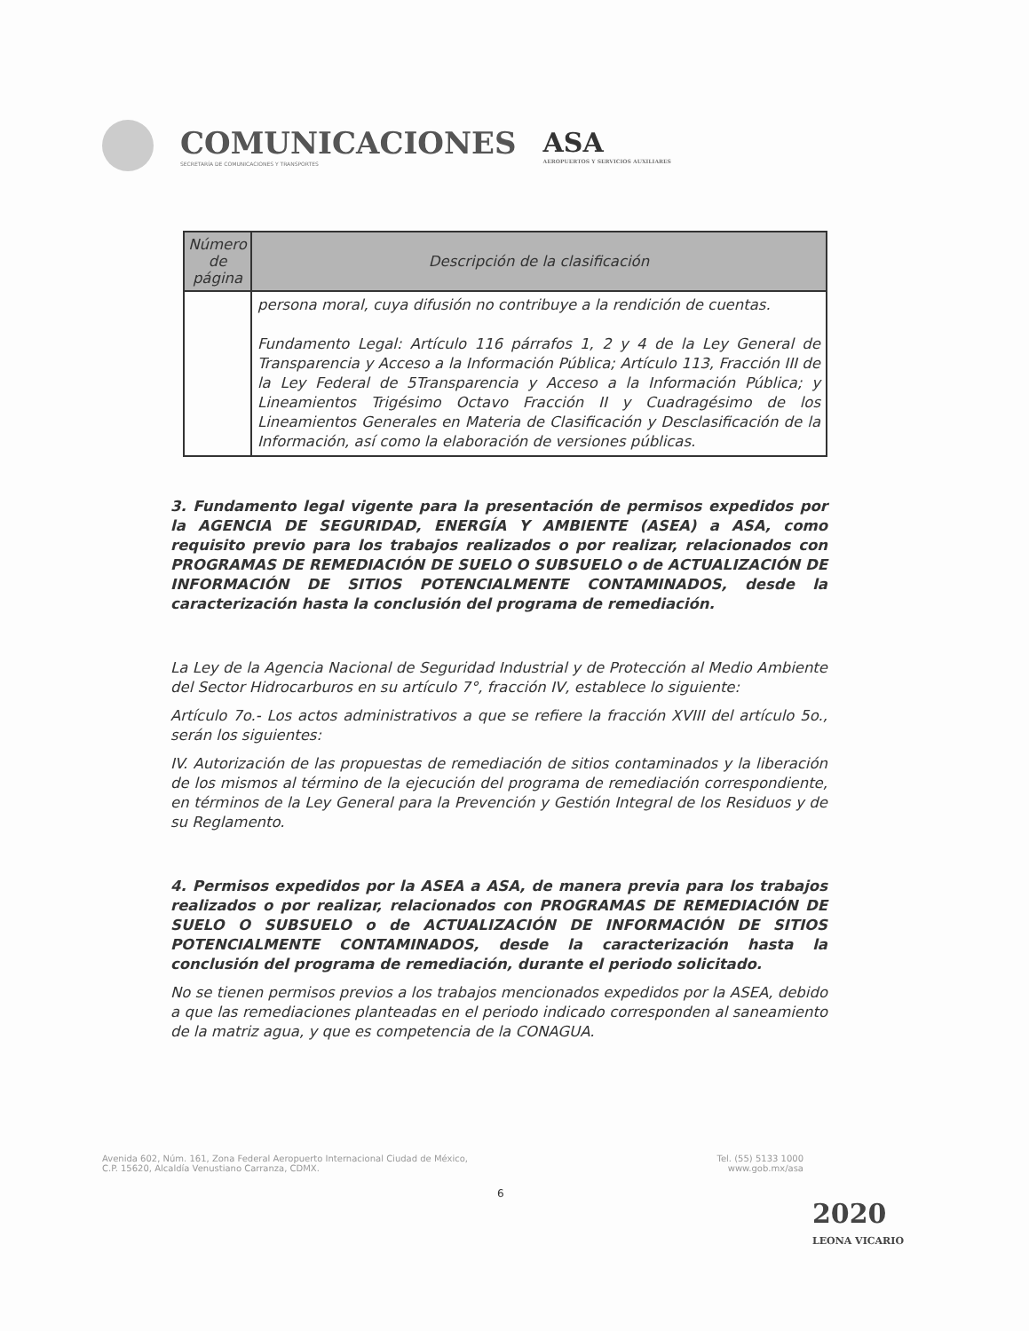COMUNICACIONES
SECRETARÍA DE COMUNICACIONES Y TRANSPORTES
ASA
AEROPUERTOS Y SERVICIOS AUXILIARES
| Número de página | Descripción de la clasificación |
| --- | --- |
| | persona moral, cuya difusión no contribuye a la rendición de cuentas. Fundamento Legal: Artículo 116 párrafos 1, 2 y 4 de la Ley General de Transparencia y Acceso a la Información Pública; Artículo 113, Fracción III de la Ley Federal de 5Transparencia y Acceso a la Información Pública; y Lineamientos Trigésimo Octavo Fracción II y Cuadragésimo de los Lineamientos Generales en Materia de Clasificación y Desclasificación de la Información, así como la elaboración de versiones públicas. |
3. Fundamento legal vigente para la presentación de permisos expedidos por la AGENCIA DE SEGURIDAD, ENERGÍA Y AMBIENTE (ASEA) a ASA, como requisito previo para los trabajos realizados o por realizar, relacionados con PROGRAMAS DE REMEDIACIÓN DE SUELO O SUBSUELO o de ACTUALIZACIÓN DE INFORMACIÓN DE SITIOS POTENCIALMENTE CONTAMINADOS, desde la caracterización hasta la conclusión del programa de remediación.
La Ley de la Agencia Nacional de Seguridad Industrial y de Protección al Medio Ambiente del Sector Hidrocarburos en su artículo 7°, fracción IV, establece lo siguiente:
Artículo 7o.- Los actos administrativos a que se refiere la fracción XVIII del artículo 5o., serán los siguientes:
IV. Autorización de las propuestas de remediación de sitios contaminados y la liberación de los mismos al término de la ejecución del programa de remediación correspondiente, en términos de la Ley General para la Prevención y Gestión Integral de los Residuos y de su Reglamento.
4. Permisos expedidos por la ASEA a ASA, de manera previa para los trabajos realizados o por realizar, relacionados con PROGRAMAS DE REMEDIACIÓN DE SUELO O SUBSUELO o de ACTUALIZACIÓN DE INFORMACIÓN DE SITIOS POTENCIALMENTE CONTAMINADOS, desde la caracterización hasta la conclusión del programa de remediación, durante el periodo solicitado.
No se tienen permisos previos a los trabajos mencionados expedidos por la ASEA, debido a que las remediaciones planteadas en el periodo indicado corresponden al saneamiento de la matriz agua, y que es competencia de la CONAGUA.
Avenida 602, Núm. 161, Zona Federal Aeropuerto Internacional Ciudad de México,
C.P. 15620, Alcaldía Venustiano Carranza, CDMX.
Tel. (55) 5133 1000
www.gob.mx/asa
6
2020
LEONA VICARIO